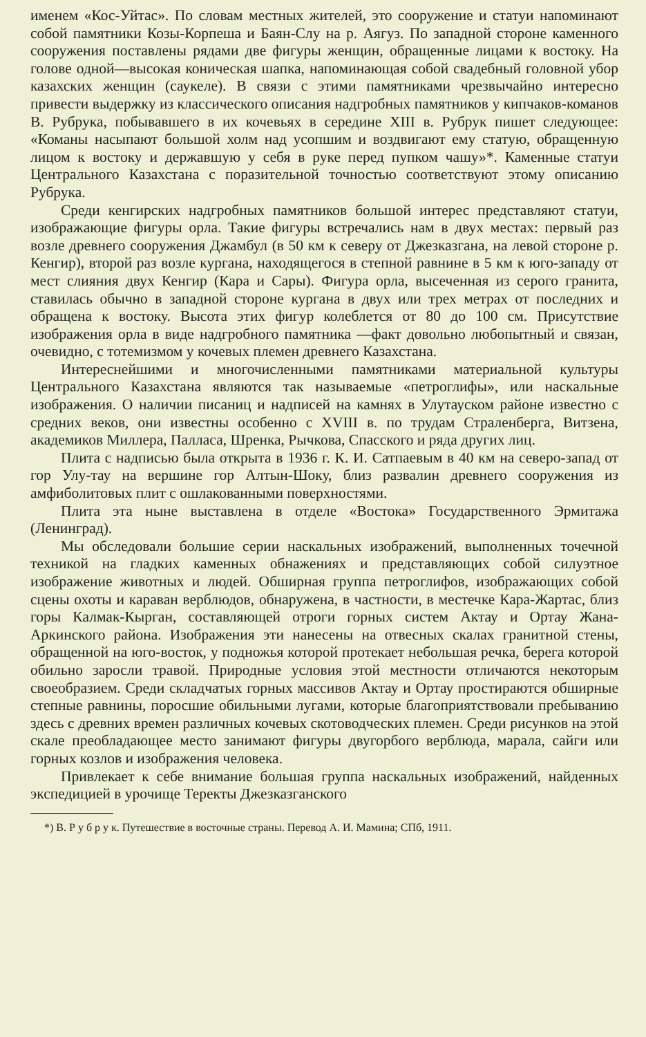именем «Кос-Уйтас». По словам местных жителей, это сооружение и статуи напоминают собой памятники Козы-Корпеша и Баян-Слу на р. Аягуз. По западной стороне каменного сооружения поставлены рядами две фигуры женщин, обращенные лицами к востоку. На голове одной—высокая коническая шапка, напоминающая собой свадебный головной убор казахских женщин (саукеле). В связи с этими памятниками чрезвычайно интересно привести выдержку из классического описания надгробных памятников у кипчаков-команов В. Рубрука, побывавшего в их кочевьях в середине XIII в. Рубрук пишет следующее: «Команы насыпают большой холм над усопшим и воздвигают ему статую, обращенную лицом к востоку и державшую у себя в руке перед пупком чашу»*. Каменные статуи Центрального Казахстана с поразительной точностью соответствуют этому описанию Рубрука.
Среди кенгирских надгробных памятников большой интерес представляют статуи, изображающие фигуры орла. Такие фигуры встречались нам в двух местах: первый раз возле древнего сооружения Джамбул (в 50 км к северу от Джезказгана, на левой стороне р. Кенгир), второй раз возле кургана, находящегося в степной равнине в 5 км к юго-западу от мест слияния двух Кенгир (Кара и Сары). Фигура орла, высеченная из серого гранита, ставилась обычно в западной стороне кургана в двух или трех метрах от последних и обращена к востоку. Высота этих фигур колеблется от 80 до 100 см. Присутствие изображения орла в виде надгробного памятника —факт довольно любопытный и связан, очевидно, с тотемизмом у кочевых племен древнего Казахстана.
Интереснейшими и многочисленными памятниками материальной культуры Центрального Казахстана являются так называемые «петроглифы», или наскальные изображения. О наличии писаниц и надписей на камнях в Улутауском районе известно с средних веков, они известны особенно с XVIII в. по трудам Страленберга, Витзена, академиков Миллера, Палласа, Шренка, Рычкова, Спасского и ряда других лиц.
Плита с надписью была открыта в 1936 г. К. И. Сатпаевым в 40 км на северо-запад от гор Улу-тау на вершине гор Алтын-Шоку, близ развалин древнего сооружения из амфиболитовых плит с ошлакованными поверхностями.
Плита эта ныне выставлена в отделе «Востока» Государственного Эрмитажа (Ленинград).
Мы обследовали большие серии наскальных изображений, выполненных точечной техникой на гладких каменных обнажениях и представляющих собой силуэтное изображение животных и людей. Обширная группа петроглифов, изображающих собой сцены охоты и караван верблюдов, обнаружена, в частности, в местечке Кара-Жартас, близ горы Калмак-Кырган, составляющей отроги горных систем Актау и Ортау Жана-Аркинского района. Изображения эти нанесены на отвесных скалах гранитной стены, обращенной на юго-восток, у подножья которой протекает небольшая речка, берега которой обильно заросли травой. Природные условия этой местности отличаются некоторым своеобразием. Среди складчатых горных массивов Актау и Ортау простираются обширные степные равнины, поросшие обильными лугами, которые благоприятствовали пребыванию здесь с древних времен различных кочевых скотоводческих племен. Среди рисунков на этой скале преобладающее место занимают фигуры двугорбого верблюда, марала, сайги или горных козлов и изображения человека.
Привлекает к себе внимание большая группа наскальных изображений, найденных экспедицией в урочище Теректы Джезказганского
*) В. Р у б р у к. Путешествие в восточные страны. Перевод А. И. Мамина; СПб, 1911.